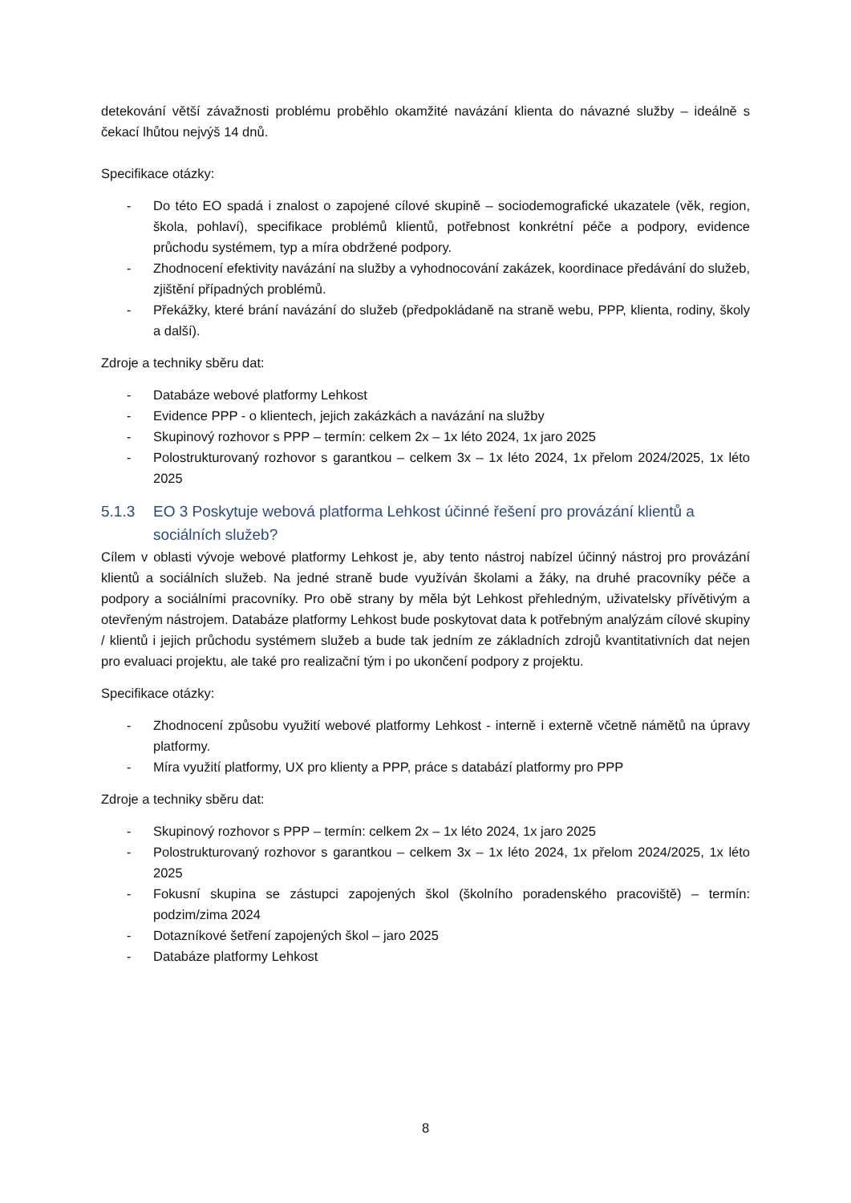detekování větší závažnosti problému proběhlo okamžité navázání klienta do návazné služby – ideálně s čekací lhůtou nejvýš 14 dnů.
Specifikace otázky:
- Do této EO spadá i znalost o zapojené cílové skupině – sociodemografické ukazatele (věk, region, škola, pohlaví), specifikace problémů klientů, potřebnost konkrétní péče a podpory, evidence průchodu systémem, typ a míra obdržené podpory.
- Zhodnocení efektivity navázání na služby a vyhodnocování zakázek, koordinace předávání do služeb, zjištění případných problémů.
- Překážky, které brání navázání do služeb (předpokládaně na straně webu, PPP, klienta, rodiny, školy a další).
Zdroje a techniky sběru dat:
- Databáze webové platformy Lehkost
- Evidence PPP - o klientech, jejich zakázkách a navázání na služby
- Skupinový rozhovor s PPP – termín: celkem 2x – 1x léto 2024, 1x jaro 2025
- Polostrukturovaný rozhovor s garantkou – celkem 3x – 1x léto 2024, 1x přelom 2024/2025, 1x léto 2025
5.1.3 EO 3 Poskytuje webová platforma Lehkost účinné řešení pro provázání klientů a sociálních služeb?
Cílem v oblasti vývoje webové platformy Lehkost je, aby tento nástroj nabízel účinný nástroj pro provázání klientů a sociálních služeb. Na jedné straně bude využíván školami a žáky, na druhé pracovníky péče a podpory a sociálními pracovníky. Pro obě strany by měla být Lehkost přehledným, uživatelsky přívětivým a otevřeným nástrojem. Databáze platformy Lehkost bude poskytovat data k potřebným analýzám cílové skupiny / klientů i jejich průchodu systémem služeb a bude tak jedním ze základních zdrojů kvantitativních dat nejen pro evaluaci projektu, ale také pro realizační tým i po ukončení podpory z projektu.
Specifikace otázky:
- Zhodnocení způsobu využití webové platformy Lehkost - interně i externě včetně námětů na úpravy platformy.
- Míra využití platformy, UX pro klienty a PPP, práce s databází platformy pro PPP
Zdroje a techniky sběru dat:
- Skupinový rozhovor s PPP – termín: celkem 2x – 1x léto 2024, 1x jaro 2025
- Polostrukturovaný rozhovor s garantkou – celkem 3x – 1x léto 2024, 1x přelom 2024/2025, 1x léto 2025
- Fokusní skupina se zástupci zapojených škol (školního poradenského pracoviště) – termín: podzim/zima 2024
- Dotazníkové šetření zapojených škol – jaro 2025
- Databáze platformy Lehkost
8